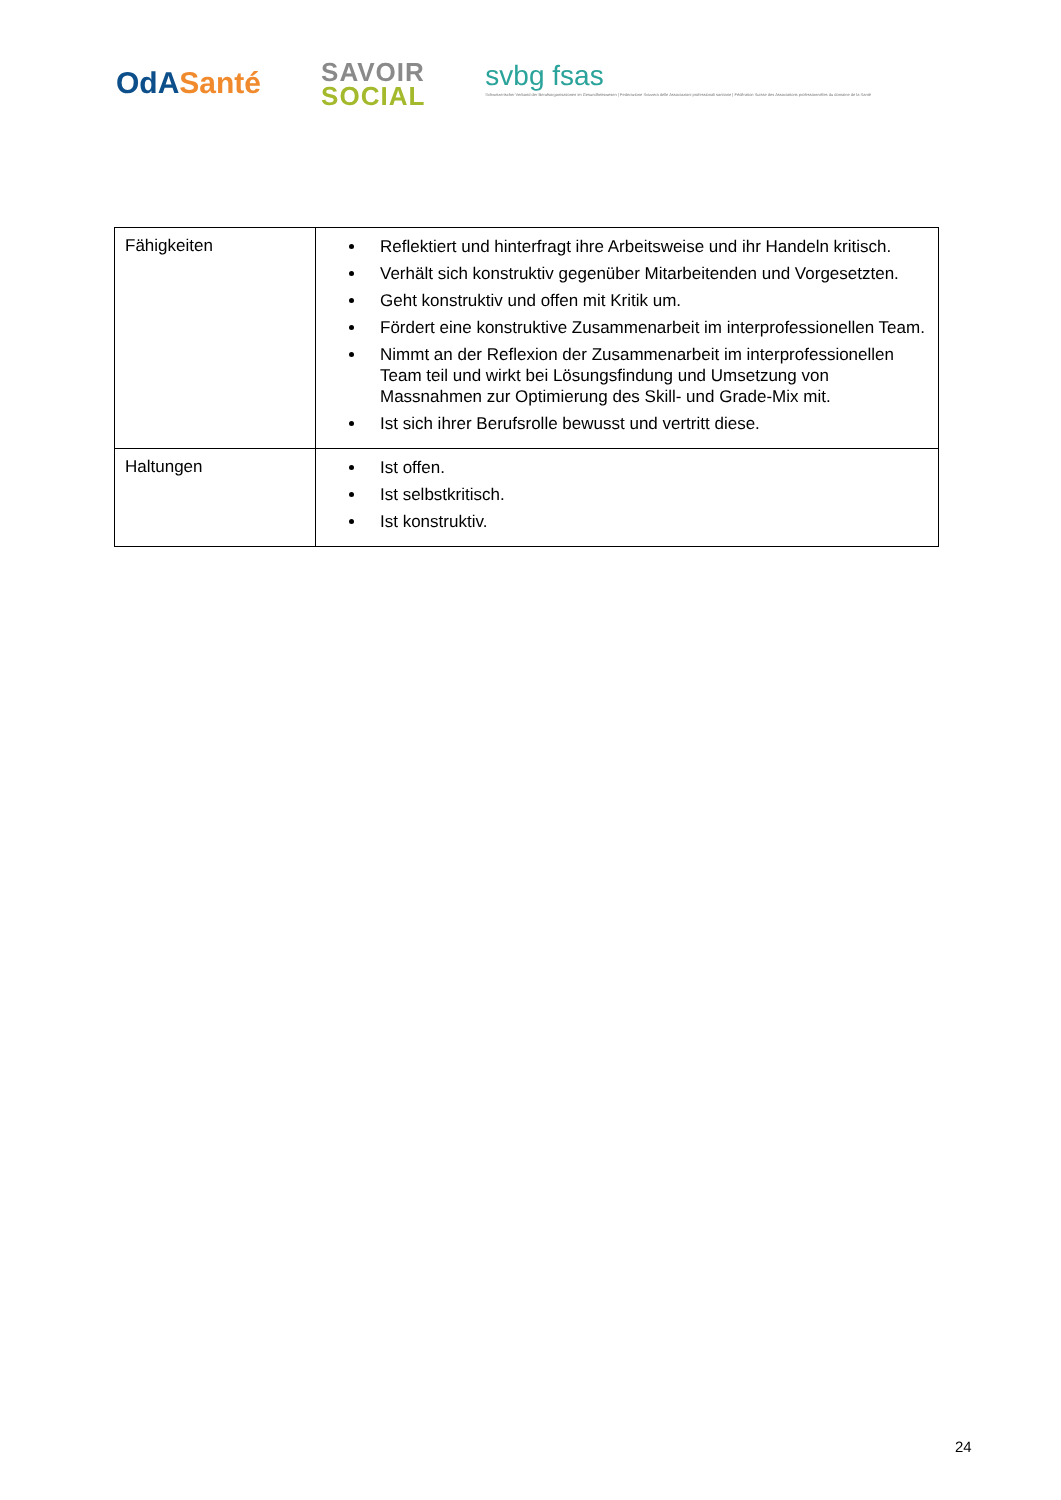OdA Santé
SAVOIR
SOCIAL
svbg fsas
Schweizerischer Verband der Berufsorganisationen im Gesundheitswesen | Federazione Svizzera delle Associazioni professionali sanitarie | Fédération Suisse des Associations professionnelles du domaine de la Santé
| Fähigkeiten | Reflektiert und hinterfragt ihre Arbeitsweise und ihr Handeln kritisch. Verhält sich konstruktiv gegenüber Mitarbeitenden und Vorgesetzten. Geht konstruktiv und offen mit Kritik um. Fördert eine konstruktive Zusammenarbeit im interprofessionellen Team. Nimmt an der Reflexion der Zusammenarbeit im interprofessionellen Team teil und wirkt bei Lösungsfindung und Umsetzung von Massnahmen zur Optimierung des Skill- und Grade-Mix mit. Ist sich ihrer Berufsrolle bewusst und vertritt diese. |
| Haltungen | Ist offen. Ist selbstkritisch. Ist konstruktiv. |
24